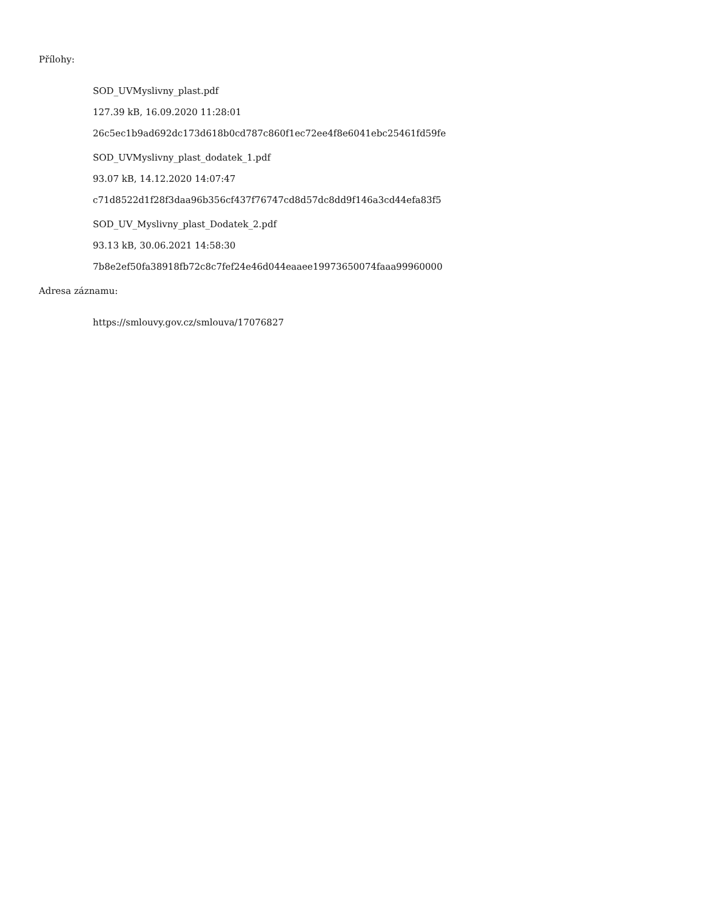Přílohy:
SOD_UVMyslivny_plast.pdf
127.39 kB, 16.09.2020 11:28:01
26c5ec1b9ad692dc173d618b0cd787c860f1ec72ee4f8e6041ebc25461fd59fe
SOD_UVMyslivny_plast_dodatek_1.pdf
93.07 kB, 14.12.2020 14:07:47
c71d8522d1f28f3daa96b356cf437f76747cd8d57dc8dd9f146a3cd44efa83f5
SOD_UV_Myslivny_plast_Dodatek_2.pdf
93.13 kB, 30.06.2021 14:58:30
7b8e2ef50fa38918fb72c8c7fef24e46d044eaaee19973650074faaa99960000
Adresa záznamu:
https://smlouvy.gov.cz/smlouva/17076827